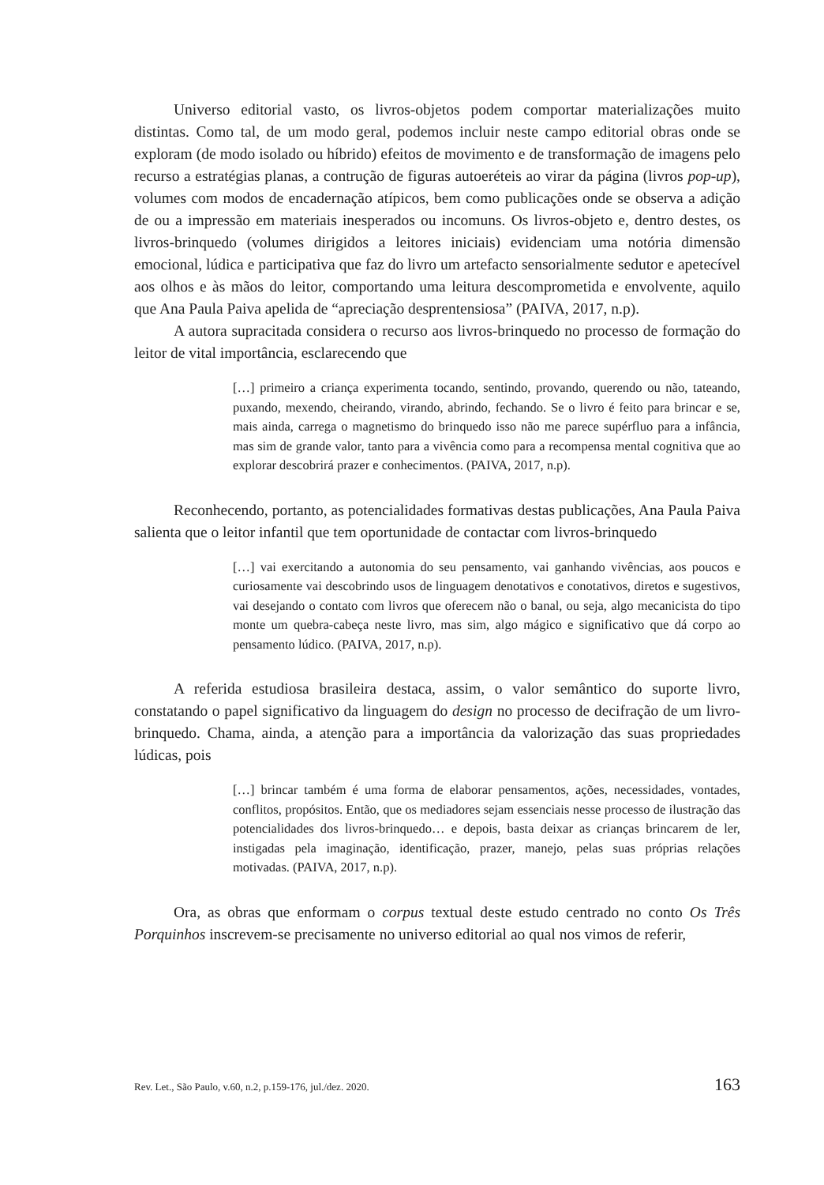Universo editorial vasto, os livros-objetos podem comportar materializações muito distintas. Como tal, de um modo geral, podemos incluir neste campo editorial obras onde se exploram (de modo isolado ou híbrido) efeitos de movimento e de transformação de imagens pelo recurso a estratégias planas, a contrução de figuras autoeréteis ao virar da página (livros pop-up), volumes com modos de encadernação atípicos, bem como publicações onde se observa a adição de ou a impressão em materiais inesperados ou incomuns. Os livros-objeto e, dentro destes, os livros-brinquedo (volumes dirigidos a leitores iniciais) evidenciam uma notória dimensão emocional, lúdica e participativa que faz do livro um artefacto sensorialmente sedutor e apetecível aos olhos e às mãos do leitor, comportando uma leitura descomprometida e envolvente, aquilo que Ana Paula Paiva apelida de “apreciação desprentensiosa” (PAIVA, 2017, n.p).
A autora supracitada considera o recurso aos livros-brinquedo no processo de formação do leitor de vital importância, esclarecendo que
[…] primeiro a criança experimenta tocando, sentindo, provando, querendo ou não, tateando, puxando, mexendo, cheirando, virando, abrindo, fechando. Se o livro é feito para brincar e se, mais ainda, carrega o magnetismo do brinquedo isso não me parece supérfluo para a infância, mas sim de grande valor, tanto para a vivência como para a recompensa mental cognitiva que ao explorar descobrirá prazer e conhecimentos. (PAIVA, 2017, n.p).
Reconhecendo, portanto, as potencialidades formativas destas publicações, Ana Paula Paiva salienta que o leitor infantil que tem oportunidade de contactar com livros-brinquedo
[…] vai exercitando a autonomia do seu pensamento, vai ganhando vivências, aos poucos e curiosamente vai descobrindo usos de linguagem denotativos e conotativos, diretos e sugestivos, vai desejando o contato com livros que oferecem não o banal, ou seja, algo mecanicista do tipo monte um quebra-cabeça neste livro, mas sim, algo mágico e significativo que dá corpo ao pensamento lúdico. (PAIVA, 2017, n.p).
A referida estudiosa brasileira destaca, assim, o valor semântico do suporte livro, constatando o papel significativo da linguagem do design no processo de decifração de um livro-brinquedo. Chama, ainda, a atenção para a importância da valorização das suas propriedades lúdicas, pois
[…] brincar também é uma forma de elaborar pensamentos, ações, necessidades, vontades, conflitos, propósitos. Então, que os mediadores sejam essenciais nesse processo de ilustração das potencialidades dos livros-brinquedo… e depois, basta deixar as crianças brincarem de ler, instigadas pela imaginação, identificação, prazer, manejo, pelas suas próprias relações motivadas. (PAIVA, 2017, n.p).
Ora, as obras que enformam o corpus textual deste estudo centrado no conto Os Três Porquinhos inscrevem-se precisamente no universo editorial ao qual nos vimos de referir,
Rev. Let., São Paulo, v.60, n.2, p.159-176, jul./dez. 2020. 163